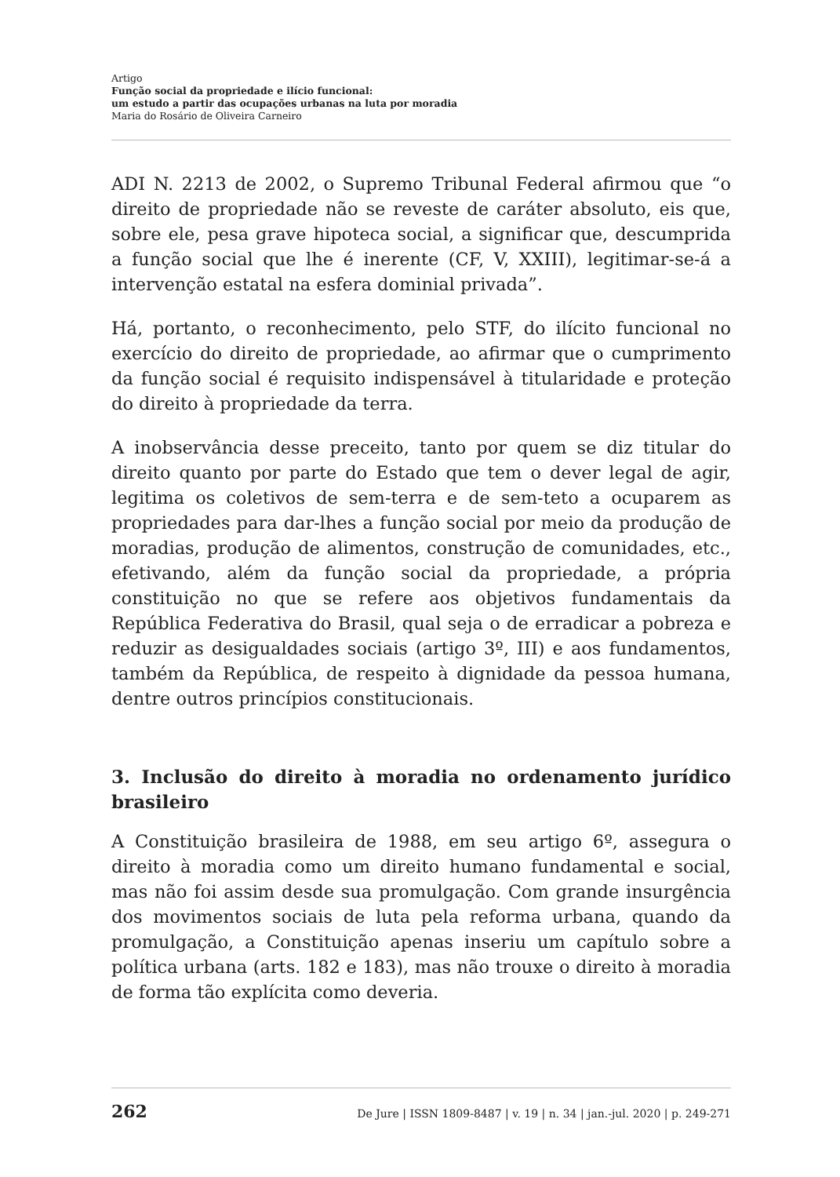Artigo
Função social da propriedade e ilício funcional:
um estudo a partir das ocupações urbanas na luta por moradia
Maria do Rosário de Oliveira Carneiro
ADI N. 2213 de 2002, o Supremo Tribunal Federal afirmou que “o direito de propriedade não se reveste de caráter absoluto, eis que, sobre ele, pesa grave hipoteca social, a significar que, descumprida a função social que lhe é inerente (CF, V, XXIII), legitimar-se-á a intervenção estatal na esfera dominial privada”.
Há, portanto, o reconhecimento, pelo STF, do ilícito funcional no exercício do direito de propriedade, ao afirmar que o cumprimento da função social é requisito indispensável à titularidade e proteção do direito à propriedade da terra.
A inobservância desse preceito, tanto por quem se diz titular do direito quanto por parte do Estado que tem o dever legal de agir, legitima os coletivos de sem-terra e de sem-teto a ocuparem as propriedades para dar-lhes a função social por meio da produção de moradias, produção de alimentos, construção de comunidades, etc., efetivando, além da função social da propriedade, a própria constituição no que se refere aos objetivos fundamentais da República Federativa do Brasil, qual seja o de erradicar a pobreza e reduzir as desigualdades sociais (artigo 3º, III) e aos fundamentos, também da República, de respeito à dignidade da pessoa humana, dentre outros princípios constitucionais.
3. Inclusão do direito à moradia no ordenamento jurídico brasileiro
A Constituição brasileira de 1988, em seu artigo 6º, assegura o direito à moradia como um direito humano fundamental e social, mas não foi assim desde sua promulgação. Com grande insurgência dos movimentos sociais de luta pela reforma urbana, quando da promulgação, a Constituição apenas inseriu um capítulo sobre a política urbana (arts. 182 e 183), mas não trouxe o direito à moradia de forma tão explícita como deveria.
262 De Jure | ISSN 1809-8487 | v. 19 | n. 34 | jan.-jul. 2020 | p. 249-271